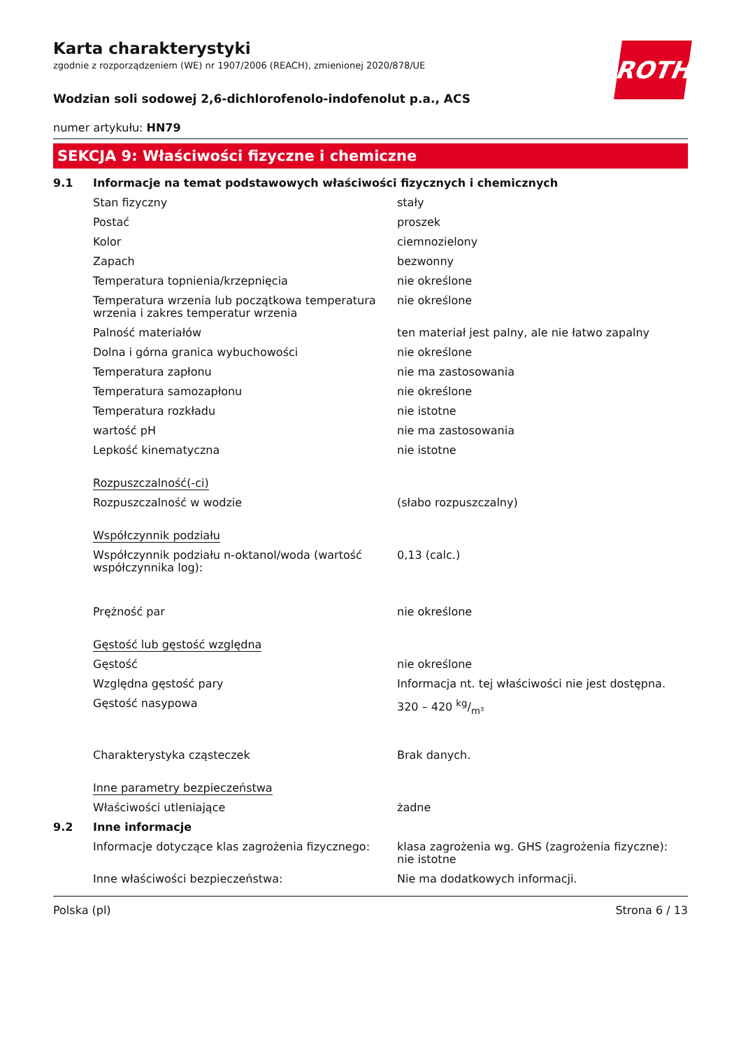ROTH
Karta charakterystyki
zgodnie z rozporządzeniem (WE) nr 1907/2006 (REACH), zmienionej 2020/878/UE
Wodzian soli sodowej 2,6-dichlorofenolo-indofenolut p.a., ACS
numer artykułu: HN79
SEKCJA 9: Właściwości fizyczne i chemiczne
| 9.1 | Informacje na temat podstawowych właściwości fizycznych i chemicznych | |
| | Stan fizyczny | stały |
| | Postać | proszek |
| | Kolor | ciemnozielony |
| | Zapach | bezwonny |
| | Temperatura topnienia/krzepnięcia | nie określone |
| | Temperatura wrzenia lub początkowa temperatura wrzenia i zakres temperatur wrzenia | nie określone |
| | Palność materiałów | ten materiał jest palny, ale nie łatwo zapalny |
| | Dolna i górna granica wybuchowości | nie określone |
| | Temperatura zapłonu | nie ma zastosowania |
| | Temperatura samozapłonu | nie określone |
| | Temperatura rozkładu | nie istotne |
| | wartość pH | nie ma zastosowania |
| | Lepkość kinematyczna | nie istotne |
| | Rozpuszczalność(-ci) | |
| | Rozpuszczalność w wodzie | (słabo rozpuszczalny) |
| | Współczynnik podziału | |
| | Współczynnik podziału n-oktanol/woda (wartość współczynnika log): | 0,13 (calc.) |
| | Prężność par | nie określone |
| | Gęstość lub gęstość względna | |
| | Gęstość | nie określone |
| | Względna gęstość pary | Informacja nt. tej właściwości nie jest dostępna. |
| | Gęstość nasypowa | 320 – 420 kg/m³ |
| | Charakterystyka cząsteczek | Brak danych. |
| | Inne parametry bezpieczeństwa | |
| | Właściwości utleniające | żadne |
| 9.2 | Inne informacje | |
| | Informacje dotyczące klas zagrożenia fizycznego: | klasa zagrożenia wg. GHS (zagrożenia fizyczne): nie istotne |
| | Inne właściwości bezpieczeństwa: | Nie ma dodatkowych informacji. |
Polska (pl) Strona 6 / 13